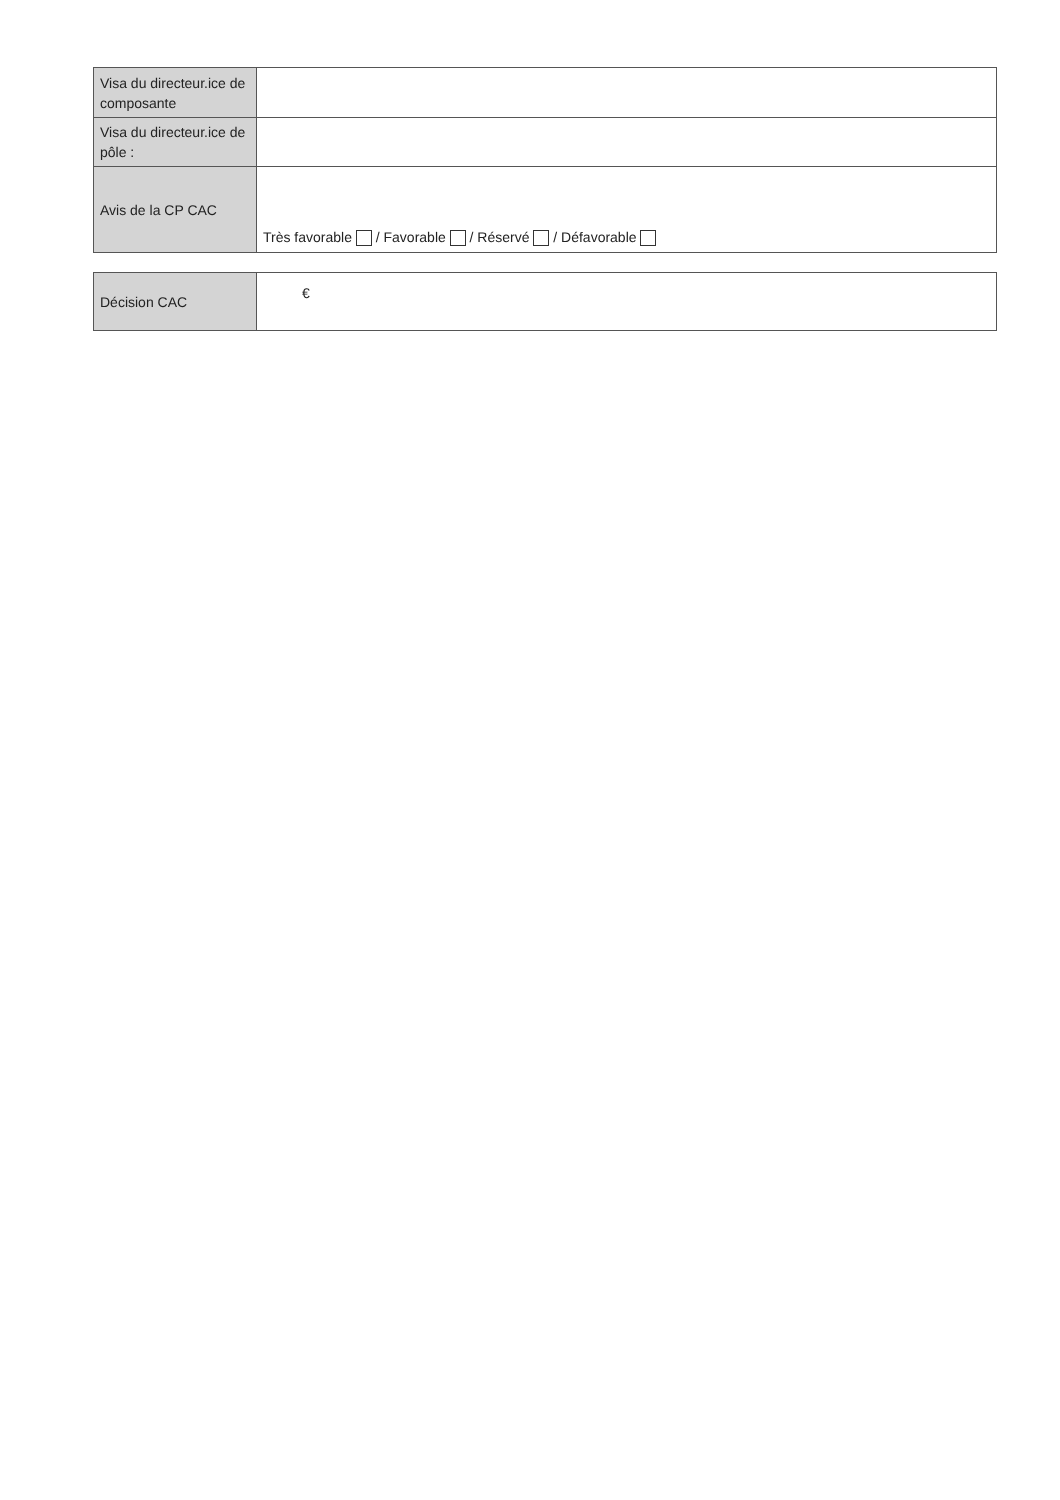| Visa du directeur.ice de composante | |
| Visa du directeur.ice de pôle : | |
| Avis de la CP CAC | Très favorable / Favorable / Réservé / Défavorable |
| Décision CAC | € |